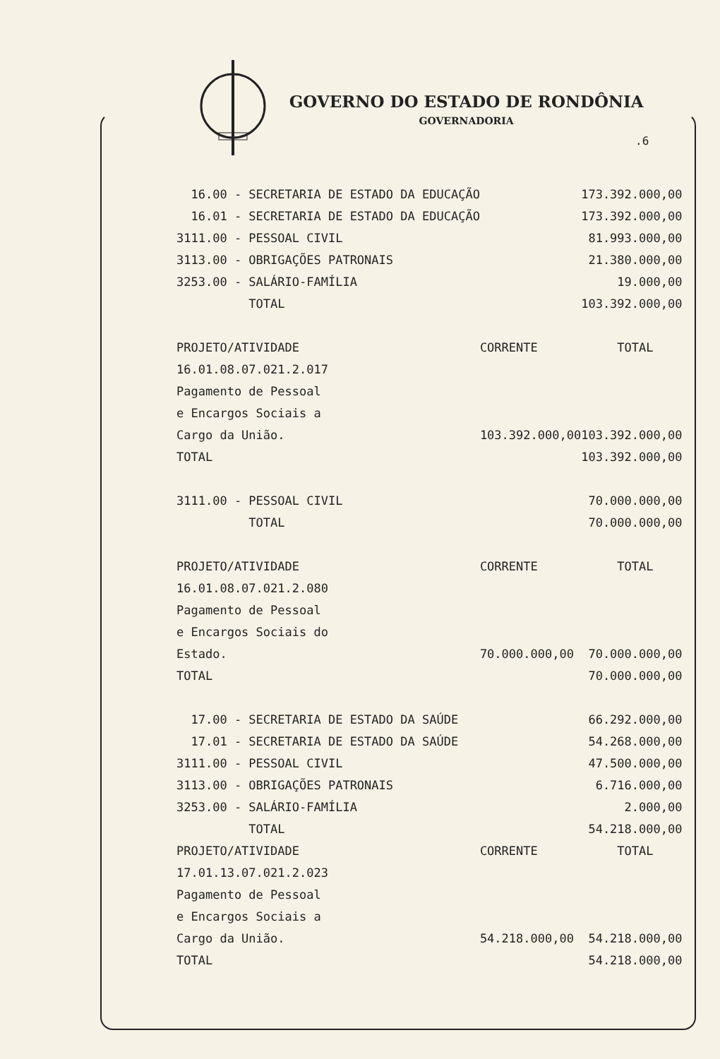GOVERNO DO ESTADO DE RONDÔNIA
GOVERNADORIA
.6
| 16.00 - SECRETARIA DE ESTADO DA EDUCAÇÃO | | 173.392.000,00 |
| 16.01 - SECRETARIA DE ESTADO DA EDUCAÇÃO | | 173.392.000,00 |
| 3111.00 - PESSOAL CIVIL | | 81.993.000,00 |
| 3113.00 - OBRIGAÇÕES PATRONAIS | | 21.380.000,00 |
| 3253.00 - SALÁRIO-FAMÍLIA | | 19.000,00 |
| TOTAL | | 103.392.000,00 |
| PROJETO/ATIVIDADE | CORRENTE | TOTAL |
| 16.01.08.07.021.2.017 | | |
| Pagamento de Pessoal | | |
| e Encargos Sociais a | | |
| Cargo da União. | 103.392.000,00 | 103.392.000,00 |
| TOTAL | | 103.392.000,00 |
| 3111.00 - PESSOAL CIVIL | | 70.000.000,00 |
| TOTAL | | 70.000.000,00 |
| PROJETO/ATIVIDADE | CORRENTE | TOTAL |
| 16.01.08.07.021.2.080 | | |
| Pagamento de Pessoal | | |
| e Encargos Sociais do | | |
| Estado. | 70.000.000,00 | 70.000.000,00 |
| TOTAL | | 70.000.000,00 |
| 17.00 - SECRETARIA DE ESTADO DA SAÚDE | | 66.292.000,00 |
| 17.01 - SECRETARIA DE ESTADO DA SAÚDE | | 54.268.000,00 |
| 3111.00 - PESSOAL CIVIL | | 47.500.000,00 |
| 3113.00 - OBRIGAÇÕES PATRONAIS | | 6.716.000,00 |
| 3253.00 - SALÁRIO-FAMÍLIA | | 2.000,00 |
| TOTAL | | 54.218.000,00 |
| PROJETO/ATIVIDADE | CORRENTE | TOTAL |
| 17.01.13.07.021.2.023 | | |
| Pagamento de Pessoal | | |
| e Encargos Sociais a | | |
| Cargo da União. | 54.218.000,00 | 54.218.000,00 |
| TOTAL | | 54.218.000,00 |